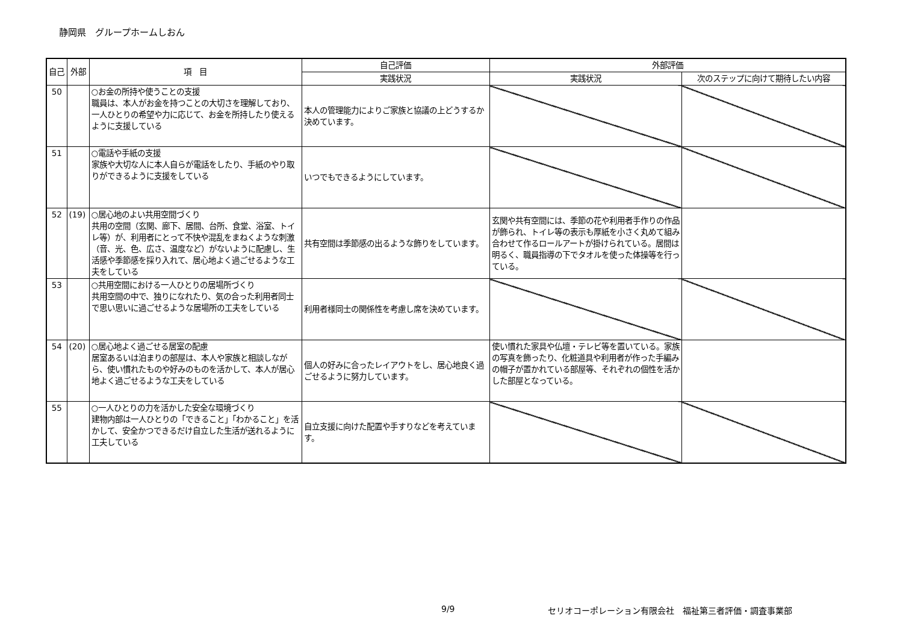静岡県　グループホームしおん
| 自己 | 外部 | 項 目 | 自己評価 | 外部評価 | |
| --- | --- | --- | --- | --- | --- |
| | | | 実践状況 | 実践状況 | 次のステップに向けて期待したい内容 |
| 50 | | ○お金の所持や使うことの支援 職員は、本人がお金を持つことの大切さを理解しており、一人ひとりの希望や力に応じて、お金を所持したり使えるように支援している | 本人の管理能力によりご家族と協議の上どうするか決めています。 | | |
| 51 | | ○電話や手紙の支援 家族や大切な人に本人自らが電話をしたり、手紙のやり取りができるように支援をしている | いつでもできるようにしています。 | | |
| 52 | (19) | ○居心地のよい共用空間づくり 共用の空間（玄関、廊下、居間、台所、食堂、浴室、トイレ等）が、利用者にとって不快や混乱をまねくような刺激（音、光、色、広さ、温度など）がないように配慮し、生活感や季節感を採り入れて、居心地よく過ごせるような工夫をしている | 共有空間は季節感の出るような飾りをしています。 | 玄関や共有空間には、季節の花や利用者手作りの作品が飾られ、トイレ等の表示も厚紙を小さく丸めて組み合わせて作るロールアートが掛けられている。居間は明るく、職員指導の下でタオルを使った体操等を行っている。 | |
| 53 | | ○共用空間における一人ひとりの居場所づくり 共用空間の中で、独りになれたり、気の合った利用者同士で思い思いに過ごせるような居場所の工夫をしている | 利用者様同士の関係性を考慮し席を決めています。 | | |
| 54 | (20) | ○居心地よく過ごせる居室の配慮 居室あるいは泊まりの部屋は、本人や家族と相談しながら、使い慣れたものや好みのものを活かして、本人が居心地よく過ごせるような工夫をしている | 個人の好みに合ったレイアウトをし、居心地良く過ごせるように努力しています。 | 使い慣れた家具や仏壇・テレビ等を置いている。家族の写真を飾ったり、化粧道具や利用者が作った手編みの帽子が置かれている部屋等、それぞれの個性を活かした部屋となっている。 | |
| 55 | | ○一人ひとりの力を活かした安全な環境づくり 建物内部は一人ひとりの「できること」「わかること」を活かして、安全かつできるだけ自立した生活が送れるように工夫している | 自立支援に向けた配置や手すりなどを考えています。 | | |
9/9
セリオコーポレーション有限会社　福祉第三者評価・調査事業部